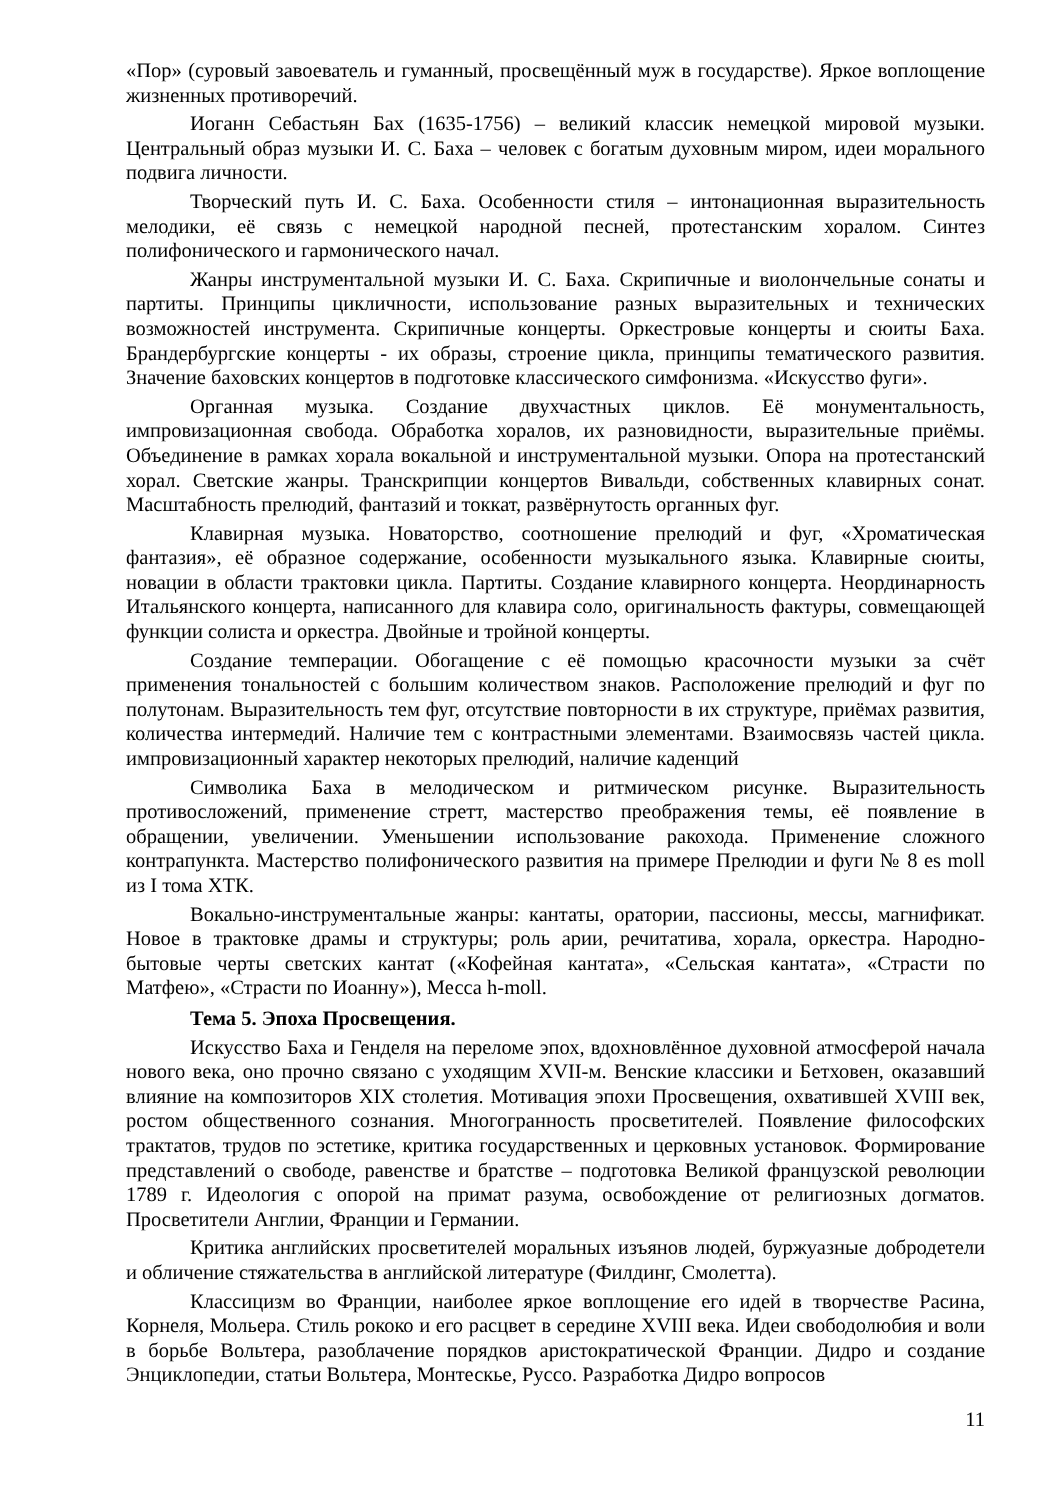«Пор» (суровый завоеватель и гуманный, просвещённый муж в государстве). Яркое воплощение жизненных противоречий.
Иоганн Себастьян Бах (1635-1756) – великий классик немецкой мировой музыки. Центральный образ музыки И. С. Баха – человек с богатым духовным миром, идеи морального подвига личности.
Творческий путь И. С. Баха. Особенности стиля – интонационная выразительность мелодики, её связь с немецкой народной песней, протестанским хоралом. Синтез полифонического и гармонического начал.
Жанры инструментальной музыки И. С. Баха. Скрипичные и виолончельные сонаты и партиты. Принципы цикличности, использование разных выразительных и технических возможностей инструмента. Скрипичные концерты. Оркестровые концерты и сюиты Баха. Брандербургские концерты - их образы, строение цикла, принципы тематического развития. Значение баховских концертов в подготовке классического симфонизма. «Искусство фуги».
Органная музыка. Создание двухчастных циклов. Её монументальность, импровизационная свобода. Обработка хоралов, их разновидности, выразительные приёмы. Объединение в рамках хорала вокальной и инструментальной музыки. Опора на протестанский хорал. Светские жанры. Транскрипции концертов Вивальди, собственных клавирных сонат. Масштабность прелюдий, фантазий и токкат, развёрнутость органных фуг.
Клавирная музыка. Новаторство, соотношение прелюдий и фуг, «Хроматическая фантазия», её образное содержание, особенности музыкального языка. Клавирные сюиты, новации в области трактовки цикла. Партиты. Создание клавирного концерта. Неординарность Итальянского концерта, написанного для клавира соло, оригинальность фактуры, совмещающей функции солиста и оркестра. Двойные и тройной концерты.
Создание темперации. Обогащение с её помощью красочности музыки за счёт применения тональностей с большим количеством знаков. Расположение прелюдий и фуг по полутонам. Выразительность тем фуг, отсутствие повторности в их структуре, приёмах развития, количества интермедий. Наличие тем с контрастными элементами. Взаимосвязь частей цикла. импровизационный характер некоторых прелюдий, наличие каденций
Символика Баха в мелодическом и ритмическом рисунке. Выразительность противосложений, применение стретт, мастерство преображения темы, её появление в обращении, увеличении. Уменьшении использование ракохода. Применение сложного контрапункта. Мастерство полифонического развития на примере Прелюдии и фуги № 8 es moll из I тома ХТК.
Вокально-инструментальные жанры: кантаты, оратории, пассионы, мессы, магнификат. Новое в трактовке драмы и структуры; роль арии, речитатива, хорала, оркестра. Народно-бытовые черты светских кантат («Кофейная кантата», «Сельская кантата», «Страсти по Матфею», «Страсти по Иоанну»), Месса h-moll.
Тема 5. Эпоха Просвещения.
Искусство Баха и Генделя на переломе эпох, вдохновлённое духовной атмосферой начала нового века, оно прочно связано с уходящим XVII-м. Венские классики и Бетховен, оказавший влияние на композиторов XIX столетия. Мотивация эпохи Просвещения, охватившей XVIII век, ростом общественного сознания. Многогранность просветителей. Появление философских трактатов, трудов по эстетике, критика государственных и церковных установок. Формирование представлений о свободе, равенстве и братстве – подготовка Великой французской революции 1789 г. Идеология с опорой на примат разума, освобождение от религиозных догматов. Просветители Англии, Франции и Германии.
Критика английских просветителей моральных изъянов людей, буржуазные добродетели и обличение стяжательства в английской литературе (Филдинг, Смолетта).
Классицизм во Франции, наиболее яркое воплощение его идей в творчестве Расина, Корнеля, Мольера. Стиль рококо и его расцвет в середине XVIII века. Идеи свободолюбия и воли в борьбе Вольтера, разоблачение порядков аристократической Франции. Дидро и создание Энциклопедии, статьи Вольтера, Монтескье, Руссо. Разработка Дидро вопросов
11